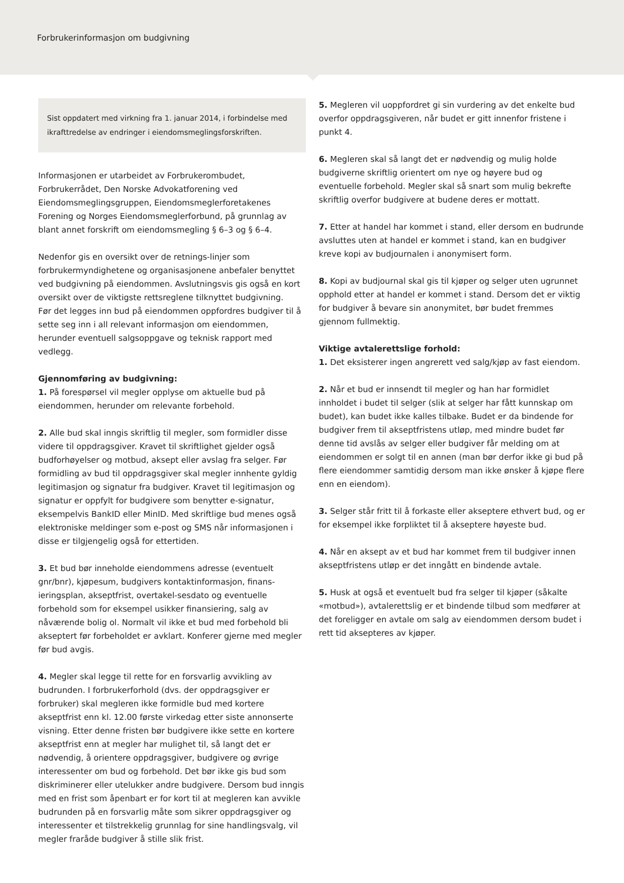Forbrukerinformasjon om budgivning
Sist oppdatert med virkning fra 1. januar 2014, i forbindelse med ikrafttredelse av endringer i eiendomsmeglingsforskriften.
Informasjonen er utarbeidet av Forbrukerombudet, Forbrukerrådet, Den Norske Advokatforening ved Eiendomsmeglingsgruppen, Eiendomsmeglerforetakenes Forening og Norges Eiendomsmeglerforbund, på grunnlag av blant annet forskrift om eiendomsmegling § 6–3 og § 6–4.
Nedenfor gis en oversikt over de retnings-linjer som forbrukermyndighetene og organisasjonene anbefaler benyttet ved budgivning på eiendommen. Avslutningsvis gis også en kort oversikt over de viktigste rettsreglene tilknyttet budgivning.
Før det legges inn bud på eiendommen oppfordres budgiver til å sette seg inn i all relevant informasjon om eiendommen, herunder eventuell salgsoppgave og teknisk rapport med vedlegg.
Gjennomføring av budgivning:
1. På forespørsel vil megler opplyse om aktuelle bud på eiendommen, herunder om relevante forbehold.
2. Alle bud skal inngis skriftlig til megler, som formidler disse videre til oppdragsgiver. Kravet til skriftlighet gjelder også budforhøyelser og motbud, aksept eller avslag fra selger. Før formidling av bud til oppdragsgiver skal megler innhente gyldig legitimasjon og signatur fra budgiver. Kravet til legitimasjon og signatur er oppfylt for budgivere som benytter e-signatur, eksempelvis BankID eller MinID. Med skriftlige bud menes også elektroniske meldinger som e-post og SMS når informasjonen i disse er tilgjengelig også for ettertiden.
3. Et bud bør inneholde eiendommens adresse (eventuelt gnr/bnr), kjøpesum, budgivers kontaktinformasjon, finans-ieringsplan, akseptfrist, overtakel-sesdato og eventuelle forbehold som for eksempel usikker finansiering, salg av nåværende bolig ol. Normalt vil ikke et bud med forbehold bli akseptert før forbeholdet er avklart. Konferer gjerne med megler før bud avgis.
4. Megler skal legge til rette for en forsvarlig avvikling av budrunden. I forbrukerforhold (dvs. der oppdragsgiver er forbruker) skal megleren ikke formidle bud med kortere akseptfrist enn kl. 12.00 første virkedag etter siste annonserte visning. Etter denne fristen bør budgivere ikke sette en kortere akseptfrist enn at megler har mulighet til, så langt det er nødvendig, å orientere oppdragsgiver, budgivere og øvrige interessenter om bud og forbehold. Det bør ikke gis bud som diskriminerer eller utelukker andre budgivere. Dersom bud inngis med en frist som åpenbart er for kort til at megleren kan avvikle budrunden på en forsvarlig måte som sikrer oppdragsgiver og interessenter et tilstrekkelig grunnlag for sine handlingsvalg, vil megler fraråde budgiver å stille slik frist.
5. Megleren vil uoppfordret gi sin vurdering av det enkelte bud overfor oppdragsgiveren, når budet er gitt innenfor fristene i punkt 4.
6. Megleren skal så langt det er nødvendig og mulig holde budgiverne skriftlig orientert om nye og høyere bud og eventuelle forbehold. Megler skal så snart som mulig bekrefte skriftlig overfor budgivere at budene deres er mottatt.
7. Etter at handel har kommet i stand, eller dersom en budrunde avsluttes uten at handel er kommet i stand, kan en budgiver kreve kopi av budjournalen i anonymisert form.
8. Kopi av budjournal skal gis til kjøper og selger uten ugrunnet opphold etter at handel er kommet i stand. Dersom det er viktig for budgiver å bevare sin anonymitet, bør budet fremmes gjennom fullmektig.
Viktige avtalerettslige forhold:
1. Det eksisterer ingen angrerett ved salg/kjøp av fast eiendom.
2. Når et bud er innsendt til megler og han har formidlet innholdet i budet til selger (slik at selger har fått kunnskap om budet), kan budet ikke kalles tilbake. Budet er da bindende for budgiver frem til akseptfristens utløp, med mindre budet før denne tid avslås av selger eller budgiver får melding om at eiendommen er solgt til en annen (man bør derfor ikke gi bud på flere eiendommer samtidig dersom man ikke ønsker å kjøpe flere enn en eiendom).
3. Selger står fritt til å forkaste eller akseptere ethvert bud, og er for eksempel ikke forpliktet til å akseptere høyeste bud.
4. Når en aksept av et bud har kommet frem til budgiver innen akseptfristens utløp er det inngått en bindende avtale.
5. Husk at også et eventuelt bud fra selger til kjøper (såkalte «motbud»), avtalerettslig er et bindende tilbud som medfører at det foreligger en avtale om salg av eiendommen dersom budet i rett tid aksepteres av kjøper.